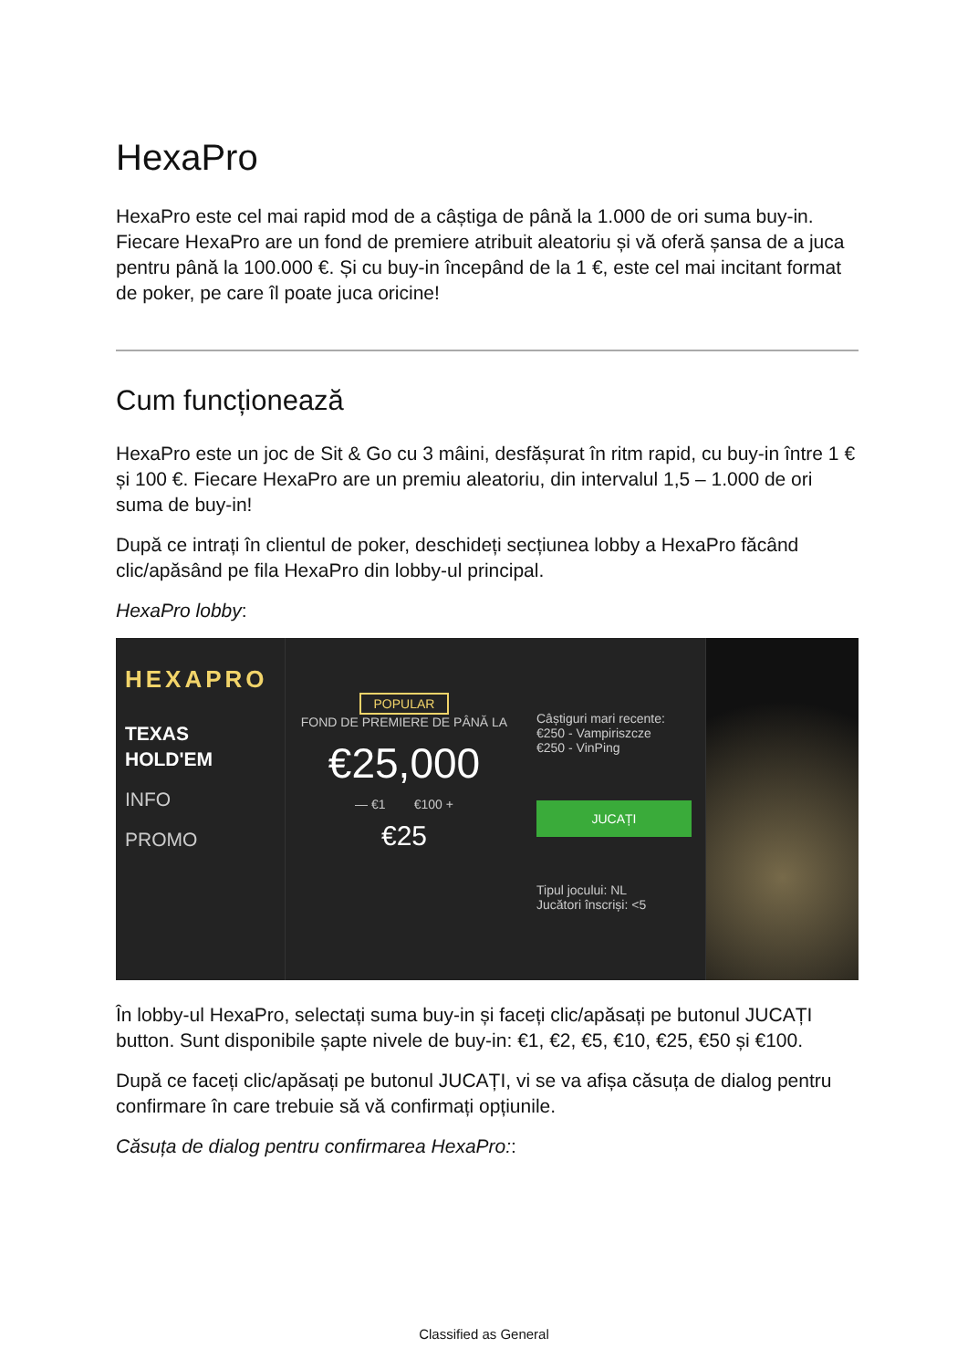HexaPro
HexaPro este cel mai rapid mod de a câștiga de până la 1.000 de ori suma buy-in. Fiecare HexaPro are un fond de premiere atribuit aleatoriu și vă oferă șansa de a juca pentru până la 100.000 €. Și cu buy-in începând de la 1 €, este cel mai incitant format de poker, pe care îl poate juca oricine!
Cum funcționează
HexaPro este un joc de Sit & Go cu 3 mâini, desfășurat în ritm rapid, cu buy-in între 1 € și 100 €. Fiecare HexaPro are un premiu aleatoriu, din intervalul 1,5 – 1.000 de ori suma de buy-in!
După ce intrați în clientul de poker, deschideți secțiunea lobby a HexaPro făcând clic/apăsând pe fila HexaPro din lobby-ul principal.
HexaPro lobby:
HEXAPRO
TEXAS HOLD'EM
INFO
PROMO
POPULAR
FOND DE PREMIERE DE PÂNĂ LA
€25,000
— €1 €100 +
€25
Câștiguri mari recente:
€250 - Vampiriszcze
€250 - VinPing
JUCAȚI
Tipul jocului: NL
Jucători înscriși: <5
În lobby-ul HexaPro, selectați suma buy-in și faceți clic/apăsați pe butonul JUCAȚI button. Sunt disponibile șapte nivele de buy-in: €1, €2, €5, €10, €25, €50 și €100.
După ce faceți clic/apăsați pe butonul JUCAȚI, vi se va afișa căsuța de dialog pentru confirmare în care trebuie să vă confirmați opțiunile.
Căsuța de dialog pentru confirmarea HexaPro::
Classified as General